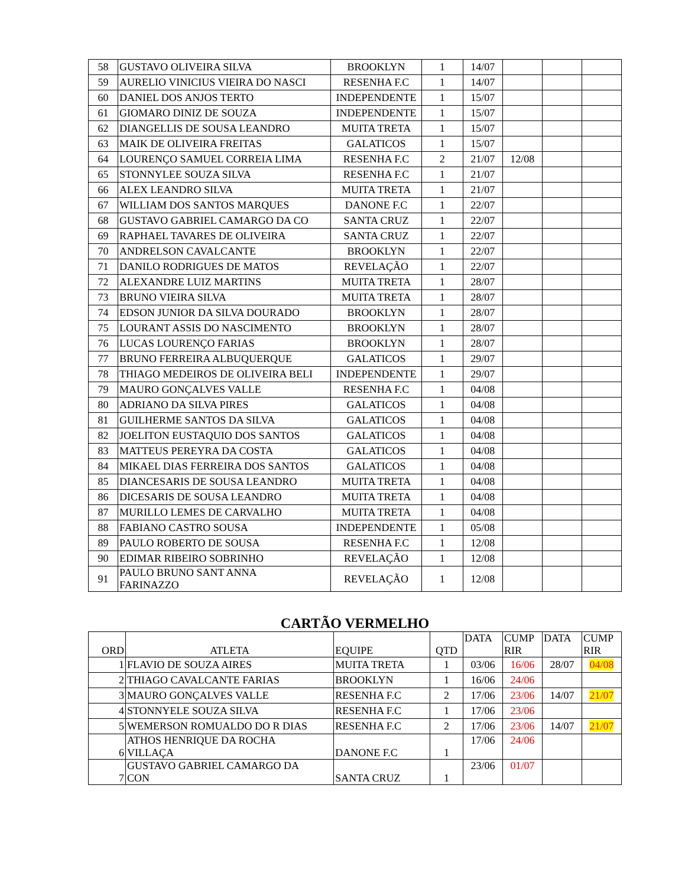| 58 | GUSTAVO OLIVEIRA SILVA | BROOKLYN | 1 | 14/07 | | | |
| 59 | AURELIO VINICIUS VIEIRA DO NASCI | RESENHA F.C | 1 | 14/07 | | | |
| 60 | DANIEL DOS ANJOS TERTO | INDEPENDENTE | 1 | 15/07 | | | |
| 61 | GIOMARO DINIZ DE SOUZA | INDEPENDENTE | 1 | 15/07 | | | |
| 62 | DIANGELLIS DE SOUSA LEANDRO | MUITA TRETA | 1 | 15/07 | | | |
| 63 | MAIK DE OLIVEIRA FREITAS | GALATICOS | 1 | 15/07 | | | |
| 64 | LOURENÇO SAMUEL CORREIA LIMA | RESENHA F.C | 2 | 21/07 | 12/08 | | |
| 65 | STONNYLEE SOUZA SILVA | RESENHA F.C | 1 | 21/07 | | | |
| 66 | ALEX LEANDRO SILVA | MUITA TRETA | 1 | 21/07 | | | |
| 67 | WILLIAM DOS SANTOS MARQUES | DANONE F.C | 1 | 22/07 | | | |
| 68 | GUSTAVO GABRIEL CAMARGO DA CO | SANTA CRUZ | 1 | 22/07 | | | |
| 69 | RAPHAEL TAVARES DE OLIVEIRA | SANTA CRUZ | 1 | 22/07 | | | |
| 70 | ANDRELSON CAVALCANTE | BROOKLYN | 1 | 22/07 | | | |
| 71 | DANILO RODRIGUES DE MATOS | REVELAÇÃO | 1 | 22/07 | | | |
| 72 | ALEXANDRE LUIZ MARTINS | MUITA TRETA | 1 | 28/07 | | | |
| 73 | BRUNO VIEIRA SILVA | MUITA TRETA | 1 | 28/07 | | | |
| 74 | EDSON JUNIOR DA SILVA DOURADO | BROOKLYN | 1 | 28/07 | | | |
| 75 | LOURANT ASSIS DO NASCIMENTO | BROOKLYN | 1 | 28/07 | | | |
| 76 | LUCAS LOURENÇO FARIAS | BROOKLYN | 1 | 28/07 | | | |
| 77 | BRUNO FERREIRA ALBUQUERQUE | GALATICOS | 1 | 29/07 | | | |
| 78 | THIAGO MEDEIROS DE OLIVEIRA BELI | INDEPENDENTE | 1 | 29/07 | | | |
| 79 | MAURO GONÇALVES VALLE | RESENHA F.C | 1 | 04/08 | | | |
| 80 | ADRIANO DA SILVA PIRES | GALATICOS | 1 | 04/08 | | | |
| 81 | GUILHERME SANTOS DA SILVA | GALATICOS | 1 | 04/08 | | | |
| 82 | JOELITON EUSTAQUIO DOS SANTOS | GALATICOS | 1 | 04/08 | | | |
| 83 | MATTEUS PEREYRA DA COSTA | GALATICOS | 1 | 04/08 | | | |
| 84 | MIKAEL DIAS FERREIRA DOS SANTOS | GALATICOS | 1 | 04/08 | | | |
| 85 | DIANCESARIS DE SOUSA LEANDRO | MUITA TRETA | 1 | 04/08 | | | |
| 86 | DICESARIS DE SOUSA LEANDRO | MUITA TRETA | 1 | 04/08 | | | |
| 87 | MURILLO LEMES DE CARVALHO | MUITA TRETA | 1 | 04/08 | | | |
| 88 | FABIANO CASTRO SOUSA | INDEPENDENTE | 1 | 05/08 | | | |
| 89 | PAULO ROBERTO DE SOUSA | RESENHA F.C | 1 | 12/08 | | | |
| 90 | EDIMAR RIBEIRO SOBRINHO | REVELAÇÃO | 1 | 12/08 | | | |
| 91 | PAULO BRUNO SANT ANNA FARINAZZO | REVELAÇÃO | 1 | 12/08 | | | |
CARTÃO VERMELHO
| ORD | ATLETA | EQUIPE | QTD | DATA | CUMP RIR | DATA | CUMP RIR |
| --- | --- | --- | --- | --- | --- | --- | --- |
| 1 | FLAVIO DE SOUZA AIRES | MUITA TRETA | 1 | 03/06 | 16/06 | 28/07 | 04/08 |
| 2 | THIAGO CAVALCANTE FARIAS | BROOKLYN | 1 | 16/06 | 24/06 | | |
| 3 | MAURO GONÇALVES VALLE | RESENHA F.C | 2 | 17/06 | 23/06 | 14/07 | 21/07 |
| 4 | STONNYELE SOUZA SILVA | RESENHA F.C | 1 | 17/06 | 23/06 | | |
| 5 | WEMERSON ROMUALDO DO R DIAS | RESENHA F.C | 2 | 17/06 | 23/06 | 14/07 | 21/07 |
| 6 | ATHOS HENRIQUE DA ROCHA VILLAÇA | DANONE F.C | 1 | 17/06 | 24/06 | | |
| 7 | GUSTAVO GABRIEL CAMARGO DA CON | SANTA CRUZ | 1 | 23/06 | 01/07 | | |